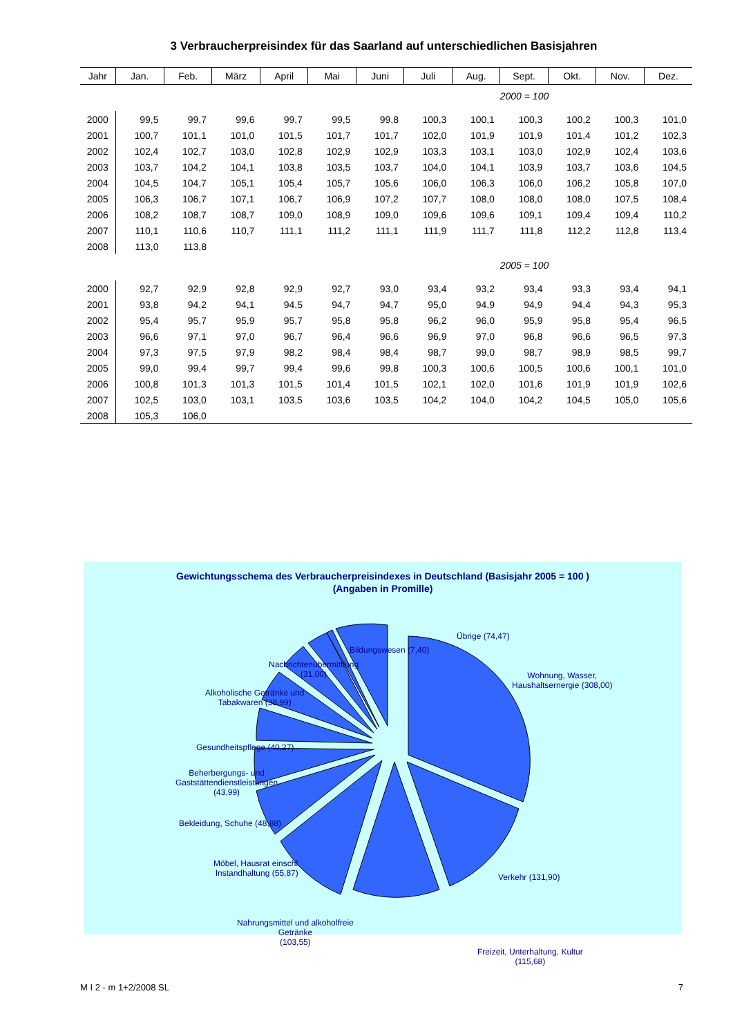3 Verbraucherpreisindex für das Saarland auf unterschiedlichen Basisjahren
| Jahr | Jan. | Feb. | März | April | Mai | Juni | Juli | Aug. | Sept. | Okt. | Nov. | Dez. |
| --- | --- | --- | --- | --- | --- | --- | --- | --- | --- | --- | --- | --- |
| 2000 = 100 | | | | | | | | | | | | |
| 2000 | 99,5 | 99,7 | 99,6 | 99,7 | 99,5 | 99,8 | 100,3 | 100,1 | 100,3 | 100,2 | 100,3 | 101,0 |
| 2001 | 100,7 | 101,1 | 101,0 | 101,5 | 101,7 | 101,7 | 102,0 | 101,9 | 101,9 | 101,4 | 101,2 | 102,3 |
| 2002 | 102,4 | 102,7 | 103,0 | 102,8 | 102,9 | 102,9 | 103,3 | 103,1 | 103,0 | 102,9 | 102,4 | 103,6 |
| 2003 | 103,7 | 104,2 | 104,1 | 103,8 | 103,5 | 103,7 | 104,0 | 104,1 | 103,9 | 103,7 | 103,6 | 104,5 |
| 2004 | 104,5 | 104,7 | 105,1 | 105,4 | 105,7 | 105,6 | 106,0 | 106,3 | 106,0 | 106,2 | 105,8 | 107,0 |
| 2005 | 106,3 | 106,7 | 107,1 | 106,7 | 106,9 | 107,2 | 107,7 | 108,0 | 108,0 | 108,0 | 107,5 | 108,4 |
| 2006 | 108,2 | 108,7 | 108,7 | 109,0 | 108,9 | 109,0 | 109,6 | 109,6 | 109,1 | 109,4 | 109,4 | 110,2 |
| 2007 | 110,1 | 110,6 | 110,7 | 111,1 | 111,2 | 111,1 | 111,9 | 111,7 | 111,8 | 112,2 | 112,8 | 113,4 |
| 2008 | 113,0 | 113,8 | | | | | | | | | | |
| 2005 = 100 | | | | | | | | | | | | |
| 2000 | 92,7 | 92,9 | 92,8 | 92,9 | 92,7 | 93,0 | 93,4 | 93,2 | 93,4 | 93,3 | 93,4 | 94,1 |
| 2001 | 93,8 | 94,2 | 94,1 | 94,5 | 94,7 | 94,7 | 95,0 | 94,9 | 94,9 | 94,4 | 94,3 | 95,3 |
| 2002 | 95,4 | 95,7 | 95,9 | 95,7 | 95,8 | 95,8 | 96,2 | 96,0 | 95,9 | 95,8 | 95,4 | 96,5 |
| 2003 | 96,6 | 97,1 | 97,0 | 96,7 | 96,4 | 96,6 | 96,9 | 97,0 | 96,8 | 96,6 | 96,5 | 97,3 |
| 2004 | 97,3 | 97,5 | 97,9 | 98,2 | 98,4 | 98,4 | 98,7 | 99,0 | 98,7 | 98,9 | 98,5 | 99,7 |
| 2005 | 99,0 | 99,4 | 99,7 | 99,4 | 99,6 | 99,8 | 100,3 | 100,6 | 100,5 | 100,6 | 100,1 | 101,0 |
| 2006 | 100,8 | 101,3 | 101,3 | 101,5 | 101,4 | 101,5 | 102,1 | 102,0 | 101,6 | 101,9 | 101,9 | 102,6 |
| 2007 | 102,5 | 103,0 | 103,1 | 103,5 | 103,6 | 103,5 | 104,2 | 104,0 | 104,2 | 104,5 | 105,0 | 105,6 |
| 2008 | 105,3 | 106,0 | | | | | | | | | | |
Gewichtungsschema des Verbraucherpreisindexes in Deutschland (Basisjahr 2005 = 100 )
(Angaben in Promille)
Übrige (74,47)
Bildungswesen (7,40)
Nachrichtenübermittlung
(31,00)
Alkoholische Getränke und
Tabakwaren (38,99)
Gesundheitspflege (40,27)
Beherbergungs- und
Gaststättendienstleistungen
(43,99)
Bekleidung, Schuhe (48,88)
Möbel, Hausrat einschl.
Instandhaltung (55,87)
Nahrungsmittel und alkoholfreie
Getränke
(103,55)
Freizeit, Unterhaltung, Kultur
(115,68)
Verkehr (131,90)
Wohnung, Wasser,
Haushaltsernergie (308,00)
M I 2 - m 1+2/2008 SL 7